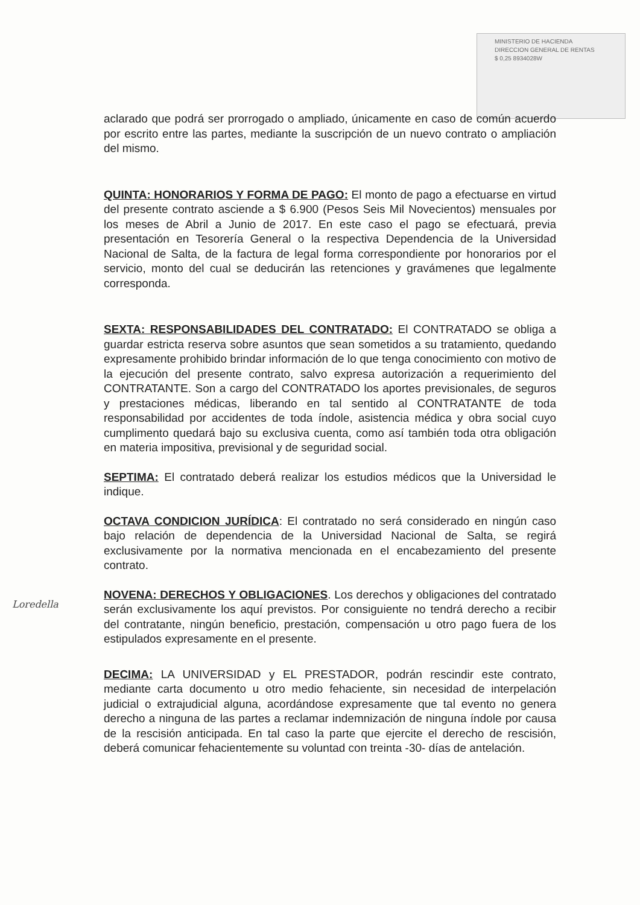MINISTERIO DE HACIENDA
DIRECCION GENERAL DE RENTAS
$ 0,25 8934028W
aclarado que podrá ser prorrogado o ampliado, únicamente en caso de común acuerdo por escrito entre las partes, mediante la suscripción de un nuevo contrato o ampliación del mismo.
QUINTA: HONORARIOS Y FORMA DE PAGO: El monto de pago a efectuarse en virtud del presente contrato asciende a $ 6.900 (Pesos Seis Mil Novecientos) mensuales por los meses de Abril a Junio de 2017. En este caso el pago se efectuará, previa presentación en Tesorería General o la respectiva Dependencia de la Universidad Nacional de Salta, de la factura de legal forma correspondiente por honorarios por el servicio, monto del cual se deducirán las retenciones y gravámenes que legalmente corresponda.
SEXTA: RESPONSABILIDADES DEL CONTRATADO: El CONTRATADO se obliga a guardar estricta reserva sobre asuntos que sean sometidos a su tratamiento, quedando expresamente prohibido brindar información de lo que tenga conocimiento con motivo de la ejecución del presente contrato, salvo expresa autorización a requerimiento del CONTRATANTE. Son a cargo del CONTRATADO los aportes previsionales, de seguros y prestaciones médicas, liberando en tal sentido al CONTRATANTE de toda responsabilidad por accidentes de toda índole, asistencia médica y obra social cuyo cumplimento quedará bajo su exclusiva cuenta, como así también toda otra obligación en materia impositiva, previsional y de seguridad social.
SEPTIMA: El contratado deberá realizar los estudios médicos que la Universidad le indique.
OCTAVA CONDICION JURÍDICA: El contratado no será considerado en ningún caso bajo relación de dependencia de la Universidad Nacional de Salta, se regirá exclusivamente por la normativa mencionada en el encabezamiento del presente contrato.
NOVENA: DERECHOS Y OBLIGACIONES. Los derechos y obligaciones del contratado serán exclusivamente los aquí previstos. Por consiguiente no tendrá derecho a recibir del contratante, ningún beneficio, prestación, compensación u otro pago fuera de los estipulados expresamente en el presente.
DECIMA: LA UNIVERSIDAD y EL PRESTADOR, podrán rescindir este contrato, mediante carta documento u otro medio fehaciente, sin necesidad de interpelación judicial o extrajudicial alguna, acordándose expresamente que tal evento no genera derecho a ninguna de las partes a reclamar indemnización de ninguna índole por causa de la rescisión anticipada. En tal caso la parte que ejercite el derecho de rescisión, deberá comunicar fehacientemente su voluntad con treinta -30- días de antelación.
Loredella